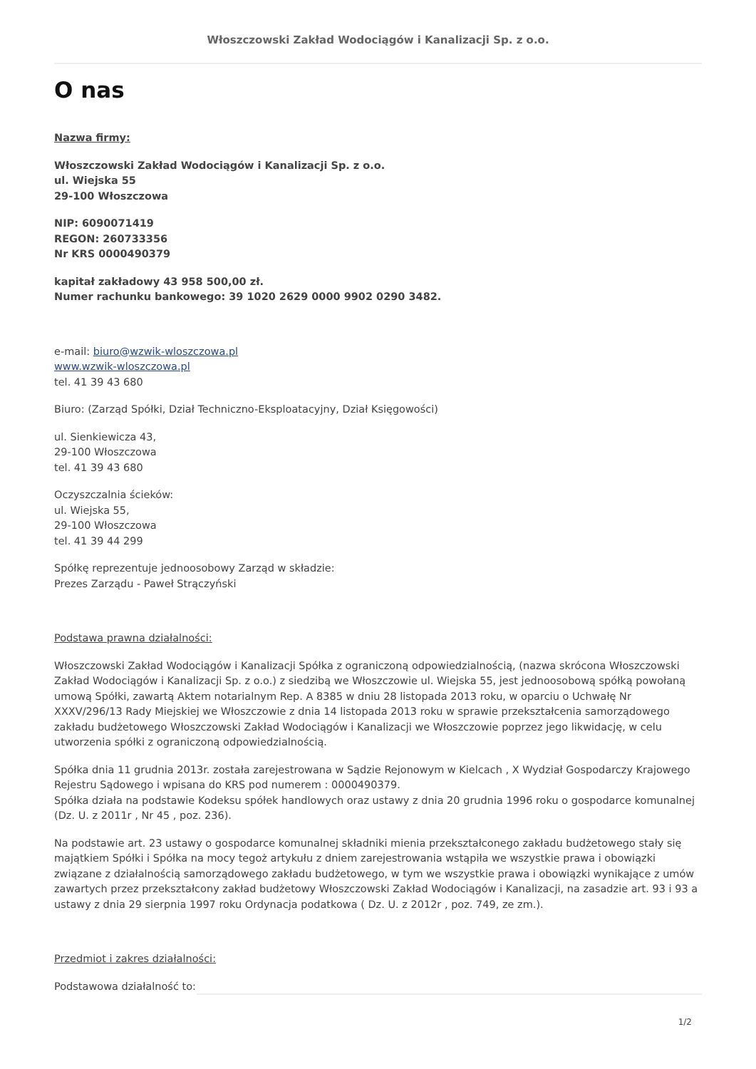Włoszczowski Zakład Wodociągów i Kanalizacji Sp. z o.o.
O nas
Nazwa firmy:
Włoszczowski Zakład Wodociągów i Kanalizacji Sp. z o.o.
ul. Wiejska 55
29-100 Włoszczowa
NIP: 6090071419
REGON: 260733356
Nr KRS 0000490379
kapitał zakładowy 43 958 500,00 zł.
Numer rachunku bankowego: 39 1020 2629 0000 9902 0290 3482.
e-mail: biuro@wzwik-wloszczowa.pl
www.wzwik-wloszczowa.pl
tel. 41 39 43 680
Biuro: (Zarząd Spółki, Dział Techniczno-Eksploatacyjny, Dział Księgowości)
ul. Sienkiewicza 43,
29-100 Włoszczowa
tel. 41 39 43 680
Oczyszczalnia ścieków:
ul. Wiejska 55,
29-100 Włoszczowa
tel. 41 39 44 299
Spółkę reprezentuje jednoosobowy Zarząd w składzie:
Prezes Zarządu - Paweł Strączyński
Podstawa prawna działalności:
Włoszczowski Zakład Wodociągów i Kanalizacji Spółka z ograniczoną odpowiedzialnością, (nazwa skrócona Włoszczowski Zakład Wodociągów i Kanalizacji Sp. z o.o.) z siedzibą we Włoszczowie ul. Wiejska 55, jest jednoosobową spółką powołaną umową Spółki, zawartą Aktem notarialnym Rep. A 8385 w dniu 28 listopada 2013 roku, w oparciu o Uchwałę Nr XXXV/296/13 Rady Miejskiej we Włoszczowie z dnia 14 listopada 2013 roku w sprawie przekształcenia samorządowego zakładu budżetowego Włoszczowski Zakład Wodociągów i Kanalizacji we Włoszczowie poprzez jego likwidację, w celu utworzenia spółki z ograniczoną odpowiedzialnością.
Spółka dnia 11 grudnia 2013r. została zarejestrowana w Sądzie Rejonowym w Kielcach , X Wydział Gospodarczy Krajowego Rejestru Sądowego i wpisana do KRS pod numerem : 0000490379.
Spółka działa na podstawie Kodeksu spółek handlowych oraz ustawy z dnia 20 grudnia 1996 roku o gospodarce komunalnej (Dz. U. z 2011r , Nr 45 , poz. 236).
Na podstawie art. 23 ustawy o gospodarce komunalnej składniki mienia przekształconego zakładu budżetowego stały się majątkiem Spółki i Spółka na mocy tegoż artykułu z dniem zarejestrowania wstąpiła we wszystkie prawa i obowiązki związane z działalnością samorządowego zakładu budżetowego, w tym we wszystkie prawa i obowiązki wynikające z umów zawartych przez przekształcony zakład budżetowy Włoszczowski Zakład Wodociągów i Kanalizacji, na zasadzie art. 93 i 93 a ustawy z dnia 29 sierpnia 1997 roku Ordynacja podatkowa ( Dz. U. z 2012r , poz. 749, ze zm.).
Przedmiot i zakres działalności:
Podstawowa działalność to:
1/2